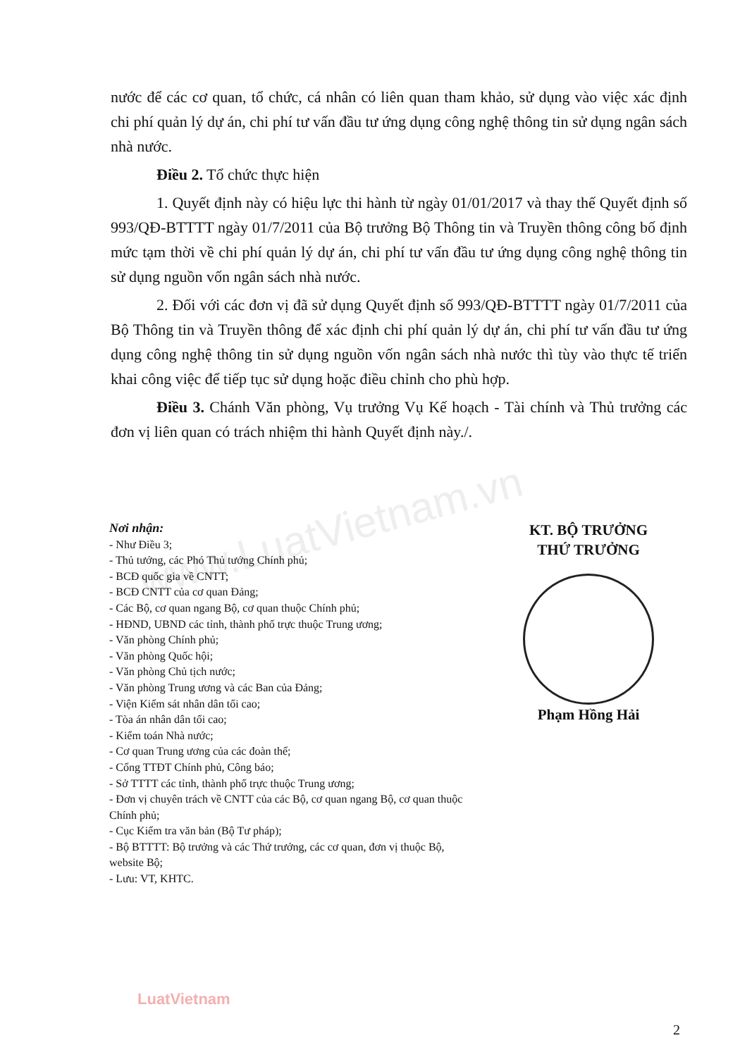www.LuatVietnam.vn
nước để các cơ quan, tổ chức, cá nhân có liên quan tham khảo, sử dụng vào việc xác định chi phí quản lý dự án, chi phí tư vấn đầu tư ứng dụng công nghệ thông tin sử dụng ngân sách nhà nước.
Điều 2. Tổ chức thực hiện
1. Quyết định này có hiệu lực thi hành từ ngày 01/01/2017 và thay thế Quyết định số 993/QĐ-BTTTT ngày 01/7/2011 của Bộ trưởng Bộ Thông tin và Truyền thông công bố định mức tạm thời về chi phí quản lý dự án, chi phí tư vấn đầu tư ứng dụng công nghệ thông tin sử dụng nguồn vốn ngân sách nhà nước.
2. Đối với các đơn vị đã sử dụng Quyết định số 993/QĐ-BTTTT ngày 01/7/2011 của Bộ Thông tin và Truyền thông để xác định chi phí quản lý dự án, chi phí tư vấn đầu tư ứng dụng công nghệ thông tin sử dụng nguồn vốn ngân sách nhà nước thì tùy vào thực tế triển khai công việc để tiếp tục sử dụng hoặc điều chỉnh cho phù hợp.
Điều 3. Chánh Văn phòng, Vụ trưởng Vụ Kế hoạch - Tài chính và Thủ trưởng các đơn vị liên quan có trách nhiệm thi hành Quyết định này./.
Nơi nhận:
- Như Điều 3;
- Thủ tướng, các Phó Thủ tướng Chính phủ;
- BCĐ quốc gia về CNTT;
- BCĐ CNTT của cơ quan Đảng;
- Các Bộ, cơ quan ngang Bộ, cơ quan thuộc Chính phủ;
- HĐND, UBND các tỉnh, thành phố trực thuộc Trung ương;
- Văn phòng Chính phủ;
- Văn phòng Quốc hội;
- Văn phòng Chủ tịch nước;
- Văn phòng Trung ương và các Ban của Đảng;
- Viện Kiểm sát nhân dân tối cao;
- Tòa án nhân dân tối cao;
- Kiểm toán Nhà nước;
- Cơ quan Trung ương của các đoàn thể;
- Cổng TTĐT Chính phủ, Công báo;
- Sở TTTT các tỉnh, thành phố trực thuộc Trung ương;
- Đơn vị chuyên trách về CNTT của các Bộ, cơ quan ngang Bộ, cơ quan thuộc Chính phủ;
- Cục Kiểm tra văn bản (Bộ Tư pháp);
- Bộ BTTTT: Bộ trưởng và các Thứ trưởng, các cơ quan, đơn vị thuộc Bộ, website Bộ;
- Lưu: VT, KHTC.
KT. BỘ TRƯỞNG
THỨ TRƯỞNG
Phạm Hồng Hải
LuatVietnam
2